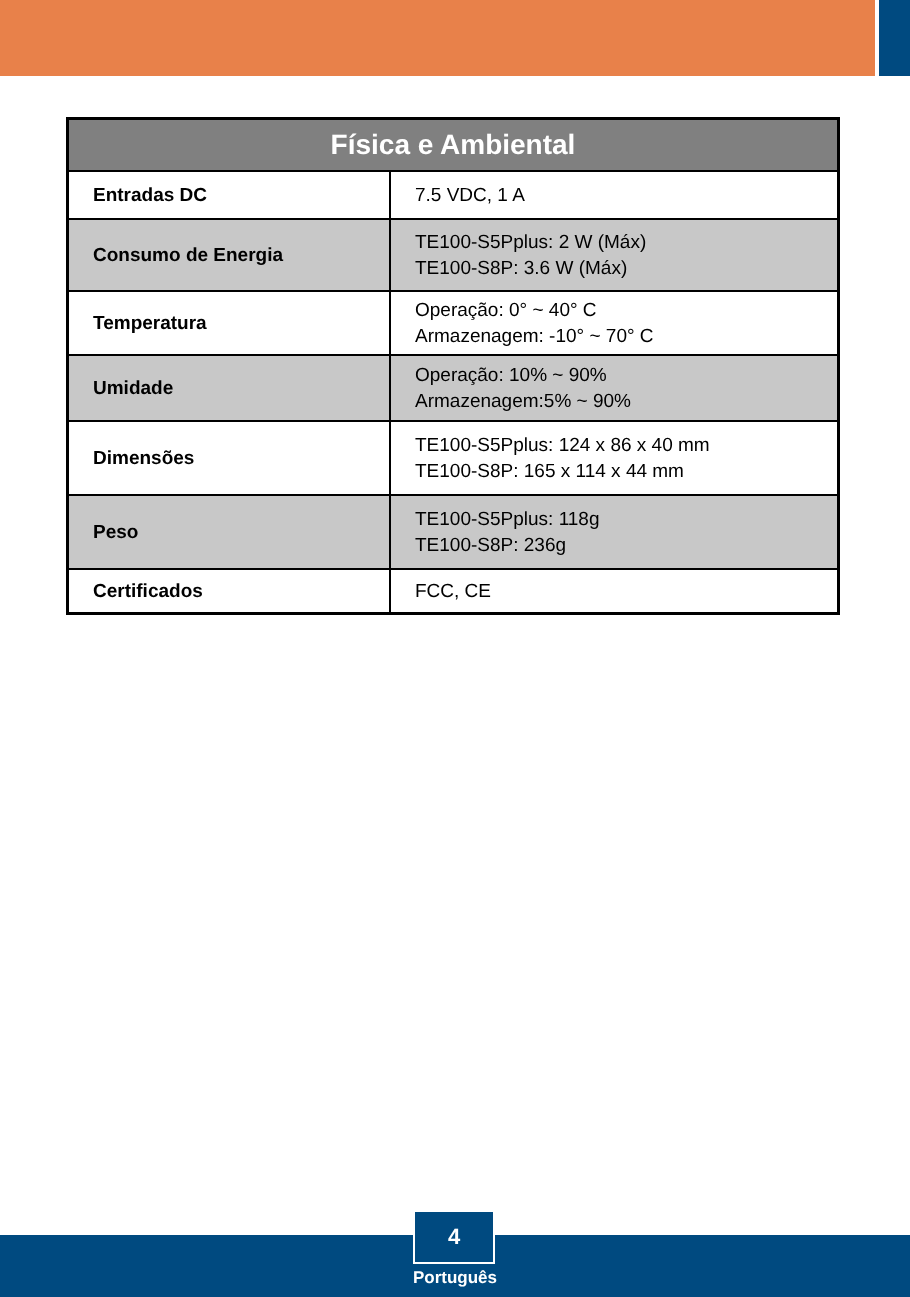| Física e Ambiental | |
| --- | --- |
| Entradas DC | 7.5 VDC, 1 A |
| Consumo de Energia | TE100-S5Pplus: 2 W (Máx) TE100-S8P: 3.6 W (Máx) |
| Temperatura | Operação: 0° ~ 40° C Armazenagem: -10° ~ 70° C |
| Umidade | Operação: 10% ~ 90% Armazenagem:5% ~ 90% |
| Dimensões | TE100-S5Pplus: 124 x 86 x 40 mm TE100-S8P: 165 x 114 x 44 mm |
| Peso | TE100-S5Pplus: 118g TE100-S8P: 236g |
| Certificados | FCC, CE |
4
Português